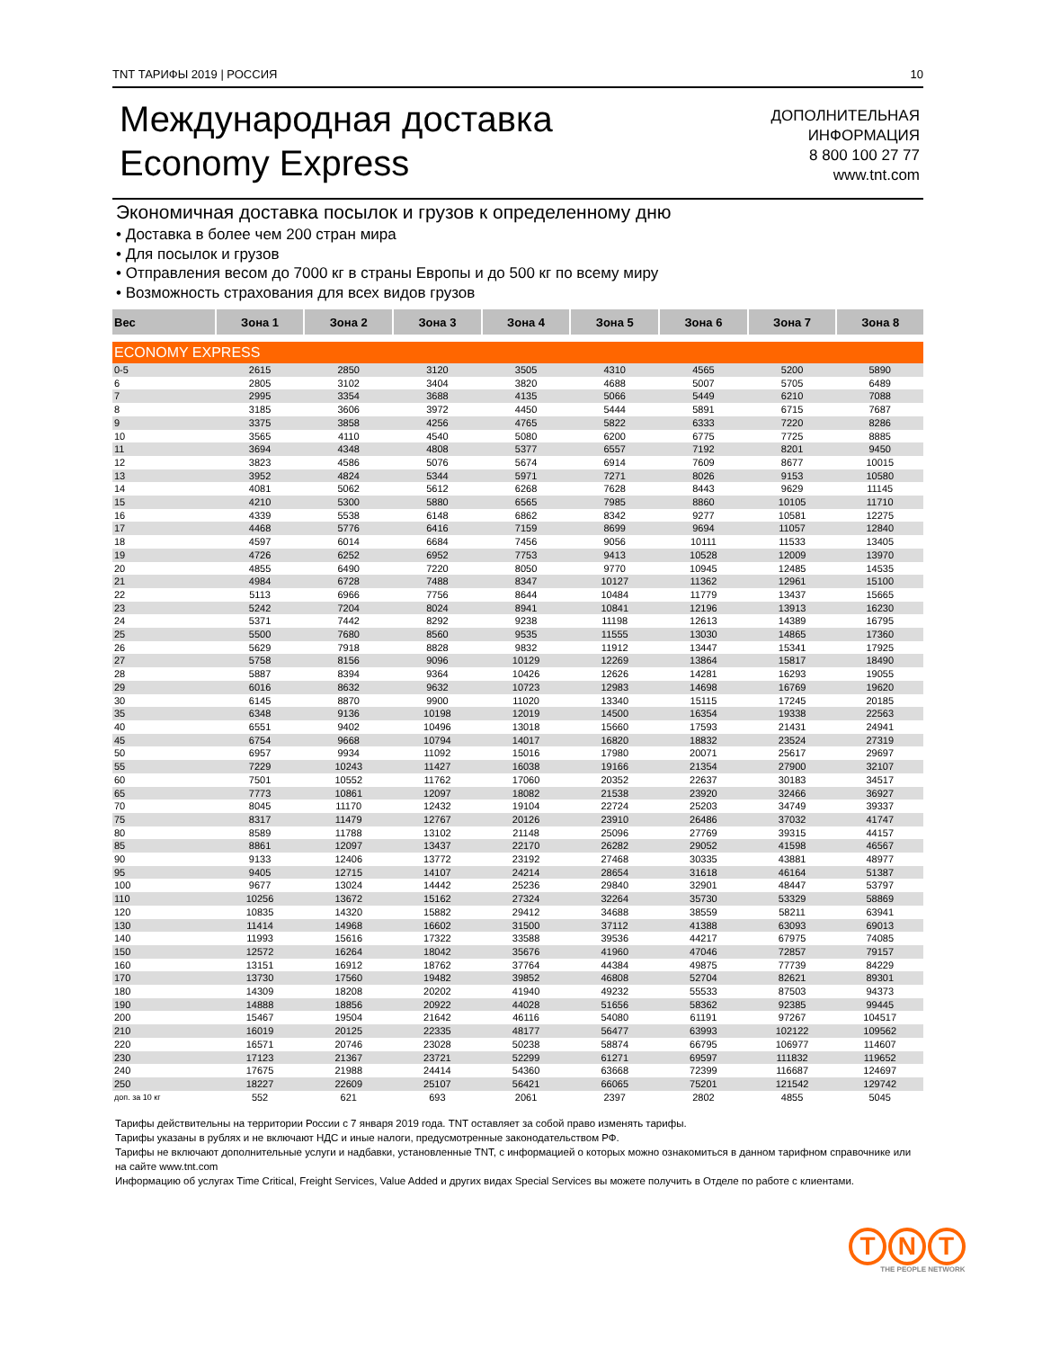TNT ТАРИФЫ 2019 | РОССИЯ 10
Международная доставка
Economy Express
ДОПОЛНИТЕЛЬНАЯ
ИНФОРМАЦИЯ
8 800 100 27 77
www.tnt.com
Экономичная доставка посылок и грузов к определенному дню
• Доставка в более чем 200 стран мира
• Для посылок и грузов
• Отправления весом до 7000 кг в страны Европы и до 500 кг по всему миру
• Возможность страхования для всех видов грузов
| Вес | Зона 1 | Зона 2 | Зона 3 | Зона 4 | Зона 5 | Зона 6 | Зона 7 | Зона 8 |
| --- | --- | --- | --- | --- | --- | --- | --- | --- |
| ECONOMY EXPRESS | | | | | | | | |
| 0-5 | 2615 | 2850 | 3120 | 3505 | 4310 | 4565 | 5200 | 5890 |
| 6 | 2805 | 3102 | 3404 | 3820 | 4688 | 5007 | 5705 | 6489 |
| 7 | 2995 | 3354 | 3688 | 4135 | 5066 | 5449 | 6210 | 7088 |
| 8 | 3185 | 3606 | 3972 | 4450 | 5444 | 5891 | 6715 | 7687 |
| 9 | 3375 | 3858 | 4256 | 4765 | 5822 | 6333 | 7220 | 8286 |
| 10 | 3565 | 4110 | 4540 | 5080 | 6200 | 6775 | 7725 | 8885 |
| 11 | 3694 | 4348 | 4808 | 5377 | 6557 | 7192 | 8201 | 9450 |
| 12 | 3823 | 4586 | 5076 | 5674 | 6914 | 7609 | 8677 | 10015 |
| 13 | 3952 | 4824 | 5344 | 5971 | 7271 | 8026 | 9153 | 10580 |
| 14 | 4081 | 5062 | 5612 | 6268 | 7628 | 8443 | 9629 | 11145 |
| 15 | 4210 | 5300 | 5880 | 6565 | 7985 | 8860 | 10105 | 11710 |
| 16 | 4339 | 5538 | 6148 | 6862 | 8342 | 9277 | 10581 | 12275 |
| 17 | 4468 | 5776 | 6416 | 7159 | 8699 | 9694 | 11057 | 12840 |
| 18 | 4597 | 6014 | 6684 | 7456 | 9056 | 10111 | 11533 | 13405 |
| 19 | 4726 | 6252 | 6952 | 7753 | 9413 | 10528 | 12009 | 13970 |
| 20 | 4855 | 6490 | 7220 | 8050 | 9770 | 10945 | 12485 | 14535 |
| 21 | 4984 | 6728 | 7488 | 8347 | 10127 | 11362 | 12961 | 15100 |
| 22 | 5113 | 6966 | 7756 | 8644 | 10484 | 11779 | 13437 | 15665 |
| 23 | 5242 | 7204 | 8024 | 8941 | 10841 | 12196 | 13913 | 16230 |
| 24 | 5371 | 7442 | 8292 | 9238 | 11198 | 12613 | 14389 | 16795 |
| 25 | 5500 | 7680 | 8560 | 9535 | 11555 | 13030 | 14865 | 17360 |
| 26 | 5629 | 7918 | 8828 | 9832 | 11912 | 13447 | 15341 | 17925 |
| 27 | 5758 | 8156 | 9096 | 10129 | 12269 | 13864 | 15817 | 18490 |
| 28 | 5887 | 8394 | 9364 | 10426 | 12626 | 14281 | 16293 | 19055 |
| 29 | 6016 | 8632 | 9632 | 10723 | 12983 | 14698 | 16769 | 19620 |
| 30 | 6145 | 8870 | 9900 | 11020 | 13340 | 15115 | 17245 | 20185 |
| 35 | 6348 | 9136 | 10198 | 12019 | 14500 | 16354 | 19338 | 22563 |
| 40 | 6551 | 9402 | 10496 | 13018 | 15660 | 17593 | 21431 | 24941 |
| 45 | 6754 | 9668 | 10794 | 14017 | 16820 | 18832 | 23524 | 27319 |
| 50 | 6957 | 9934 | 11092 | 15016 | 17980 | 20071 | 25617 | 29697 |
| 55 | 7229 | 10243 | 11427 | 16038 | 19166 | 21354 | 27900 | 32107 |
| 60 | 7501 | 10552 | 11762 | 17060 | 20352 | 22637 | 30183 | 34517 |
| 65 | 7773 | 10861 | 12097 | 18082 | 21538 | 23920 | 32466 | 36927 |
| 70 | 8045 | 11170 | 12432 | 19104 | 22724 | 25203 | 34749 | 39337 |
| 75 | 8317 | 11479 | 12767 | 20126 | 23910 | 26486 | 37032 | 41747 |
| 80 | 8589 | 11788 | 13102 | 21148 | 25096 | 27769 | 39315 | 44157 |
| 85 | 8861 | 12097 | 13437 | 22170 | 26282 | 29052 | 41598 | 46567 |
| 90 | 9133 | 12406 | 13772 | 23192 | 27468 | 30335 | 43881 | 48977 |
| 95 | 9405 | 12715 | 14107 | 24214 | 28654 | 31618 | 46164 | 51387 |
| 100 | 9677 | 13024 | 14442 | 25236 | 29840 | 32901 | 48447 | 53797 |
| 110 | 10256 | 13672 | 15162 | 27324 | 32264 | 35730 | 53329 | 58869 |
| 120 | 10835 | 14320 | 15882 | 29412 | 34688 | 38559 | 58211 | 63941 |
| 130 | 11414 | 14968 | 16602 | 31500 | 37112 | 41388 | 63093 | 69013 |
| 140 | 11993 | 15616 | 17322 | 33588 | 39536 | 44217 | 67975 | 74085 |
| 150 | 12572 | 16264 | 18042 | 35676 | 41960 | 47046 | 72857 | 79157 |
| 160 | 13151 | 16912 | 18762 | 37764 | 44384 | 49875 | 77739 | 84229 |
| 170 | 13730 | 17560 | 19482 | 39852 | 46808 | 52704 | 82621 | 89301 |
| 180 | 14309 | 18208 | 20202 | 41940 | 49232 | 55533 | 87503 | 94373 |
| 190 | 14888 | 18856 | 20922 | 44028 | 51656 | 58362 | 92385 | 99445 |
| 200 | 15467 | 19504 | 21642 | 46116 | 54080 | 61191 | 97267 | 104517 |
| 210 | 16019 | 20125 | 22335 | 48177 | 56477 | 63993 | 102122 | 109562 |
| 220 | 16571 | 20746 | 23028 | 50238 | 58874 | 66795 | 106977 | 114607 |
| 230 | 17123 | 21367 | 23721 | 52299 | 61271 | 69597 | 111832 | 119652 |
| 240 | 17675 | 21988 | 24414 | 54360 | 63668 | 72399 | 116687 | 124697 |
| 250 | 18227 | 22609 | 25107 | 56421 | 66065 | 75201 | 121542 | 129742 |
| доп. за 10 кг | 552 | 621 | 693 | 2061 | 2397 | 2802 | 4855 | 5045 |
Тарифы действительны на территории России с 7 января 2019 года. TNT оставляет за собой право изменять тарифы.
Тарифы указаны в рублях и не включают НДС и иные налоги, предусмотренные законодательством РФ.
Тарифы не включают дополнительные услуги и надбавки, установленные TNT, с информацией о которых можно ознакомиться в данном тарифном справочнике или на сайте www.tnt.com
Информацию об услугах Time Critical, Freight Services, Value Added и других видах Special Services вы можете получить в Отделе по работе с клиентами.
T N T
THE PEOPLE NETWORK